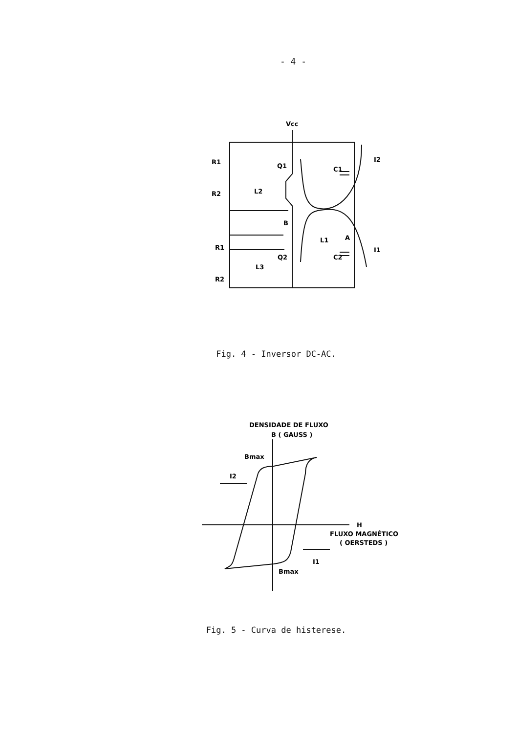- 4 -
Vcc
R1
Q1
L2
R2
B
L1
A
R1
Q2
L3
R2
C1
C2
I2
I1
Fig. 4 - Inversor DC-AC.
DENSIDADE DE FLUXO
B ( GAUSS )
Bmax
I2
H
FLUXO MAGNÉTICO
( OERSTEDS )
I1
Bmax
Fig. 5 - Curva de histerese.